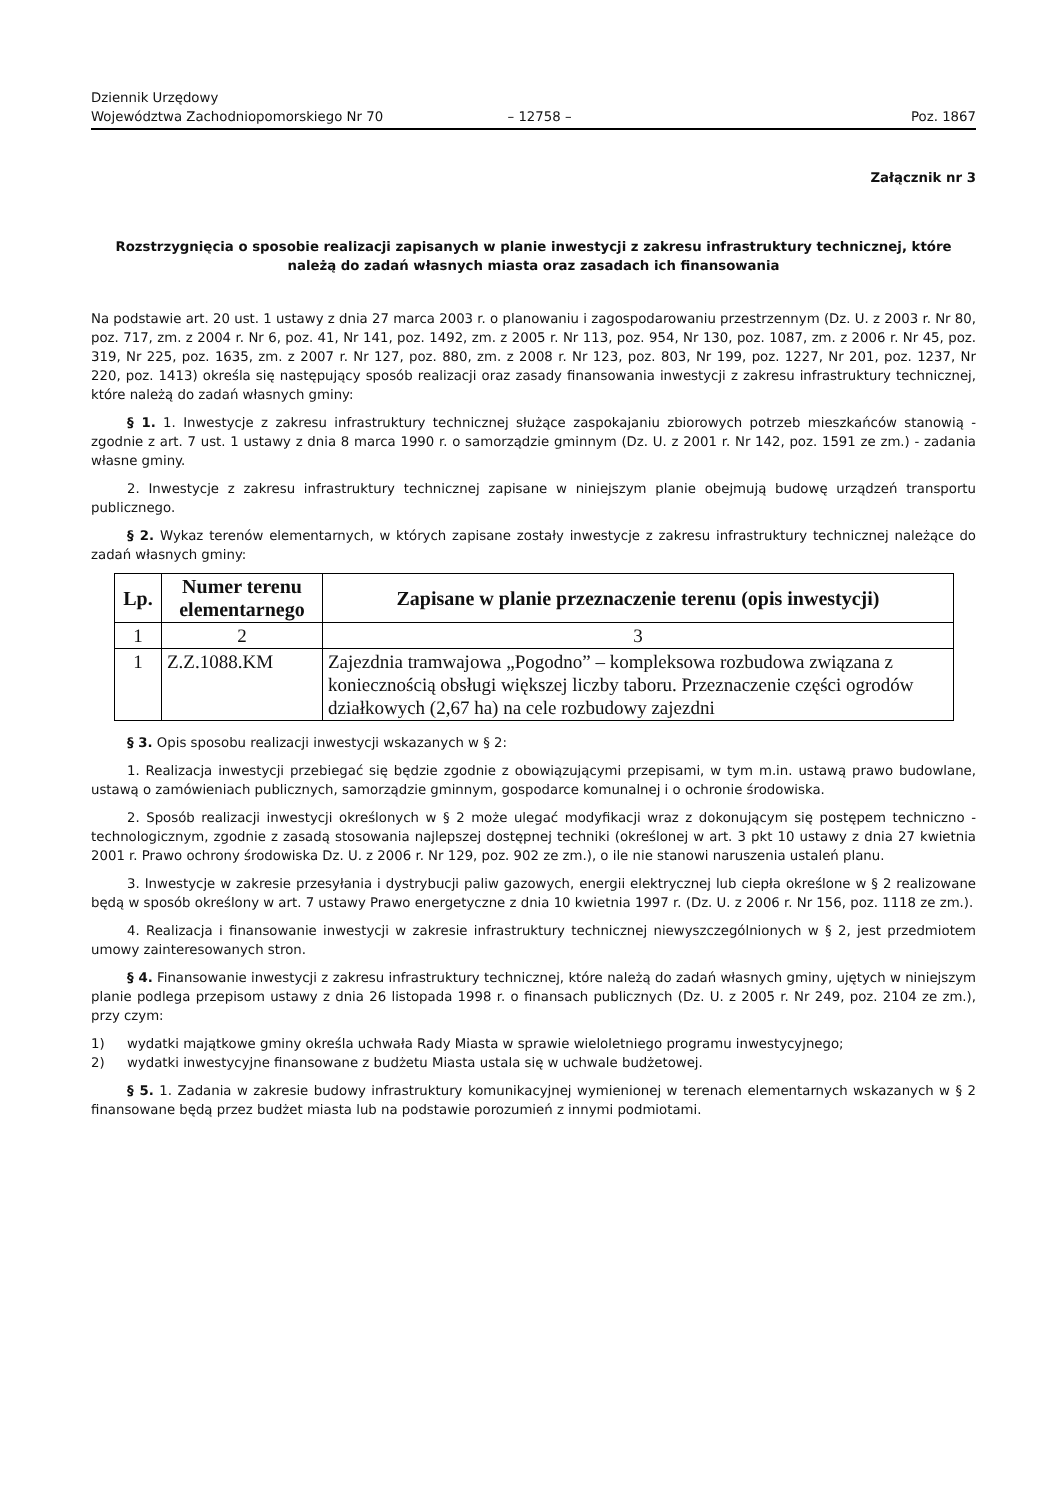Dziennik Urzędowy
Województwa Zachodniopomorskiego Nr 70
– 12758 –
Poz. 1867
Załącznik nr 3
Rozstrzygnięcia o sposobie realizacji zapisanych w planie inwestycji z zakresu infrastruktury technicznej, które należą do zadań własnych miasta oraz zasadach ich finansowania
Na podstawie art. 20 ust. 1 ustawy z dnia 27 marca 2003 r. o planowaniu i zagospodarowaniu przestrzennym (Dz. U. z 2003 r. Nr 80, poz. 717, zm. z 2004 r. Nr 6, poz. 41, Nr 141, poz. 1492, zm. z 2005 r. Nr 113, poz. 954, Nr 130, poz. 1087, zm. z 2006 r. Nr 45, poz. 319, Nr 225, poz. 1635, zm. z 2007 r. Nr 127, poz. 880, zm. z 2008 r. Nr 123, poz. 803, Nr 199, poz. 1227, Nr 201, poz. 1237, Nr 220, poz. 1413) określa się następujący sposób realizacji oraz zasady finansowania inwestycji z zakresu infrastruktury technicznej, które należą do zadań własnych gminy:
§ 1. 1. Inwestycje z zakresu infrastruktury technicznej służące zaspokajaniu zbiorowych potrzeb mieszkańców stanowią - zgodnie z art. 7 ust. 1 ustawy z dnia 8 marca 1990 r. o samorządzie gminnym (Dz. U. z 2001 r. Nr 142, poz. 1591 ze zm.) - zadania własne gminy.
2. Inwestycje z zakresu infrastruktury technicznej zapisane w niniejszym planie obejmują budowę urządzeń transportu publicznego.
§ 2. Wykaz terenów elementarnych, w których zapisane zostały inwestycje z zakresu infrastruktury technicznej należące do zadań własnych gminy:
| Lp. | Numer terenu elementarnego | Zapisane w planie przeznaczenie terenu (opis inwestycji) |
| --- | --- | --- |
| 1 | 2 | 3 |
| 1 | Z.Z.1088.KM | Zajezdnia tramwajowa „Pogodno” – kompleksowa rozbudowa związana z koniecznością obsługi większej liczby taboru. Przeznaczenie części ogrodów działkowych (2,67 ha) na cele rozbudowy zajezdni |
§ 3. Opis sposobu realizacji inwestycji wskazanych w § 2:
1. Realizacja inwestycji przebiegać się będzie zgodnie z obowiązującymi przepisami, w tym m.in. ustawą prawo budowlane, ustawą o zamówieniach publicznych, samorządzie gminnym, gospodarce komunalnej i o ochronie środowiska.
2. Sposób realizacji inwestycji określonych w § 2 może ulegać modyfikacji wraz z dokonującym się postępem techniczno - technologicznym, zgodnie z zasadą stosowania najlepszej dostępnej techniki (określonej w art. 3 pkt 10 ustawy z dnia 27 kwietnia 2001 r. Prawo ochrony środowiska Dz. U. z 2006 r. Nr 129, poz. 902 ze zm.), o ile nie stanowi naruszenia ustaleń planu.
3. Inwestycje w zakresie przesyłania i dystrybucji paliw gazowych, energii elektrycznej lub ciepła określone w § 2 realizowane będą w sposób określony w art. 7 ustawy Prawo energetyczne z dnia 10 kwietnia 1997 r. (Dz. U. z 2006 r. Nr 156, poz. 1118 ze zm.).
4. Realizacja i finansowanie inwestycji w zakresie infrastruktury technicznej niewyszczególnionych w § 2, jest przedmiotem umowy zainteresowanych stron.
§ 4. Finansowanie inwestycji z zakresu infrastruktury technicznej, które należą do zadań własnych gminy, ujętych w niniejszym planie podlega przepisom ustawy z dnia 26 listopada 1998 r. o finansach publicznych (Dz. U. z 2005 r. Nr 249, poz. 2104 ze zm.), przy czym:
1) wydatki majątkowe gminy określa uchwała Rady Miasta w sprawie wieloletniego programu inwestycyjnego;
2) wydatki inwestycyjne finansowane z budżetu Miasta ustala się w uchwale budżetowej.
§ 5. 1. Zadania w zakresie budowy infrastruktury komunikacyjnej wymienionej w terenach elementarnych wskazanych w § 2 finansowane będą przez budżet miasta lub na podstawie porozumień z innymi podmiotami.